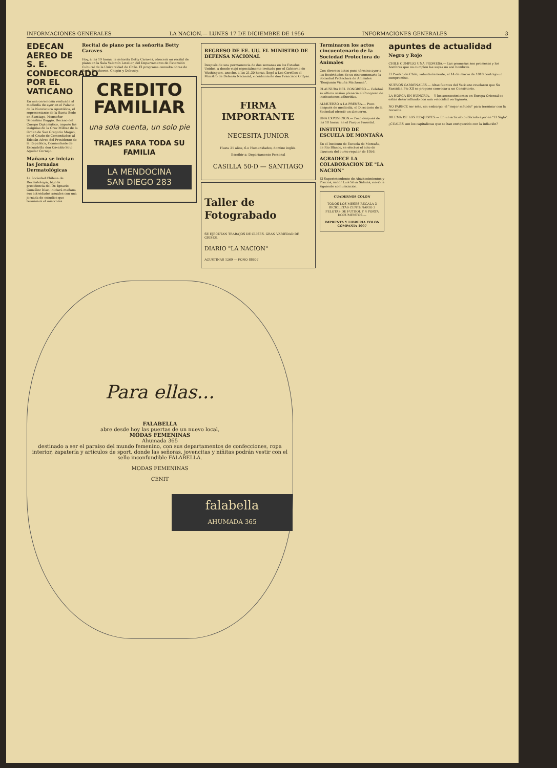INFORMACIONES GENERALES LA NACION.— LUNES 17 DE DICIEMBRE DE 1956 INFORMACIONES GENERALES 3
EDECAN AEREO DE S. E. CONDECORADO POR EL VATICANO
En una ceremonia realizada al mediodía de ayer en el Palacio de la Nunciatura Apostólica, el representante de la Santa Sede en Santiago, Monseñor Sebastián Baggio, Decano del Cuerpo Diplomático, impuso las insignias de la Cruz Militar de la Orden de San Gregorio Magno, en el Grado de Comendador, al Edecán Aéreo del Presidente de la República, Comandante de Escuadrilla don Osvaldo Soto Aguilar Cornejo.
Mañana se inician las Jornadas Dermatológicas
La Sociedad Chilena de Dermatología, bajo la presidencia del Dr. Ignacio González Díaz, iniciará mañana sus actividades anuales con una jornada de estudios que terminará el miércoles.
Recital de piano por la señorita Betty Caraves
Hoy, a las 19 horas, la señorita Betty Caraves, ofrecerá un recital de piano en la Sala Valentín Letelier, del Departamento de Extensión Cultural de la Universidad de Chile. El programa consulta obras de Bach, Beethoven, Chopin y Debussy.
CREDITO FAMILIAR
una sola cuenta, un solo pie
TRAJES PARA TODA SU FAMILIA
LA MENDOCINA
SAN DIEGO 283
REGRESO DE EE. UU. EL MINISTRO DE DEFENSA NACIONAL
Después de una permanencia de dos semanas en los Estados Unidos, a donde viajó especialmente invitado por el Gobierno de Washington, anoche, a las 21.30 horas, llegó a Los Cerrillos el Ministro de Defensa Nacional, vicealmirante don Francisco O'Ryan.
FIRMA IMPORTANTE
NECESITA JUNIOR
Hasta 21 años, 6.o Humanidades, domine inglés.
Escribir a: Departamento Personal
CASILLA 50-D — SANTIAGO
Taller de Fotograbado
SE EJECUTAN TRABAJOS DE CLISES. GRAN VARIEDAD DE GRISES.
DIARIO "LA NACION"
AGUSTINAS 1269 — FONO 88607
Terminaron los actos cincuentenario de la Sociedad Protectora de Animales
Con diversos actos puso término ayer a las festividades de su cincuentenario la Sociedad Protectora de Animales "Benjamín Vicuña Mackenna".
CLAUSURA DEL CONGRESO.— Celebró su última sesión plenaria el Congreso de instituciones adheridas.
ALMUERZO A LA PRENSA.— Poco después de mediodía, el Directorio de la Sociedad ofreció un almuerzo.
UNA EXPOSICION.— Poco después de las 18 horas, en el Parque Forestal.
INSTITUTO DE ESCUELA DE MONTAÑA
En el Instituto de Escuela de Montaña, de Río Blanco, se efectuó el acto de clausura del curso regular de 1956.
AGRADECE LA COLABORACION DE "LA NACION"
El Superintendente de Abastecimientos y Precios, señor Luis Silva Salinas, envió la siguiente comunicación.
CUADERNOS COLON
TODOS LOS MESES REGALA 3 BICICLETAS CENTENARIO 3 PELOTAS DE FUTBOL Y 4 PORTA DOCUMENTOS.—
IMPRENTA Y LIBRERIA COLON
COMPAÑIA 1007
apuntes de actualidad
Negro y Rojo
CHILE CUMPLIO UNA PROMESA.— Las promesas son promesas y los hombres que no cumplen las suyas no son hombres.
El Pueblo de Chile, voluntariamente, el 14 de marzo de 1818 contrajo un compromiso.
NUEVOS CARDENALES.— Altas fuentes del Vaticano revelaron que Su Santidad Pío XII se propone convocar a un Consistorio.
LA HORCA EN HUNGRIA.— Y los acontecimientos en Europa Oriental se están desarrollando con una velocidad vertiginosa.
NO PARECE ser éste, sin embargo, el "mejor método" para terminar con la revuelta.
DILEMA DE LOS REAJUSTES.— En un artículo publicado ayer en "El Siglo".
¿CUALES son los capitalistas que se han enriquecido con la inflación?
Para ellas...
FALABELLA
abre desde hoy las puertas de un nuevo local,
MODAS FEMENINAS
Ahumada 365
destinado a ser el paraíso del mundo femenino, con sus departamentos de confecciones, ropa interior, zapatería y artículos de sport, donde las señoras, jovencitas y niñitas podrán vestir con el sello inconfundible FALABELLA.
MODAS FEMENINAS
CENIT
falabella
AHUMADA 365